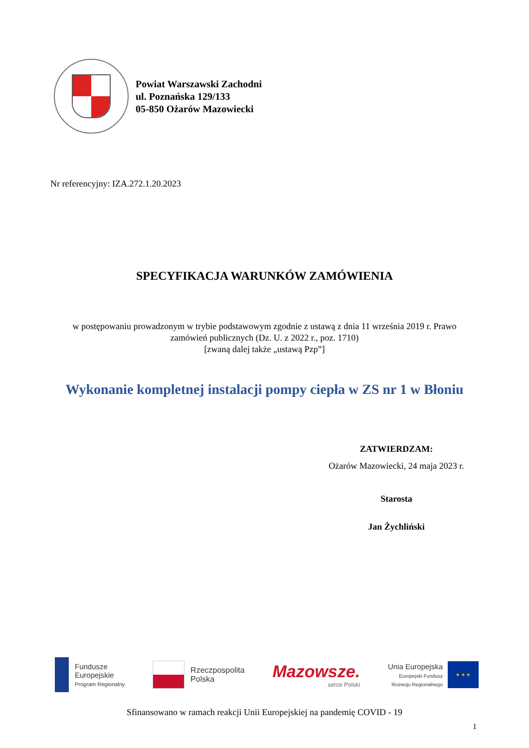Powiat Warszawski Zachodni
ul. Poznańska 129/133
05-850 Ożarów Mazowiecki
Nr referencyjny: IZA.272.1.20.2023
SPECYFIKACJA WARUNKÓW ZAMÓWIENIA
w postępowaniu prowadzonym w trybie podstawowym zgodnie z ustawą z dnia 11 września 2019 r. Prawo
zamówień publicznych (Dz. U. z 2022 r., poz. 1710)
[zwaną dalej także „ustawą Pzp”]
Wykonanie kompletnej instalacji pompy ciepła w ZS nr 1 w Błoniu
ZATWIERDZAM:
Ożarów Mazowiecki, 24 maja 2023 r.
Starosta
Jan Żychliński
Fundusze
Europejskie
Program Regionalny
Rzeczpospolita
Polska
Mazowsze.
serce Polski
Unia Europejska
Europejski Fundusz
Rozwoju Regionalnego
★ ★ ★
Sfinansowano w ramach reakcji Unii Europejskiej na pandemię COVID - 19
1